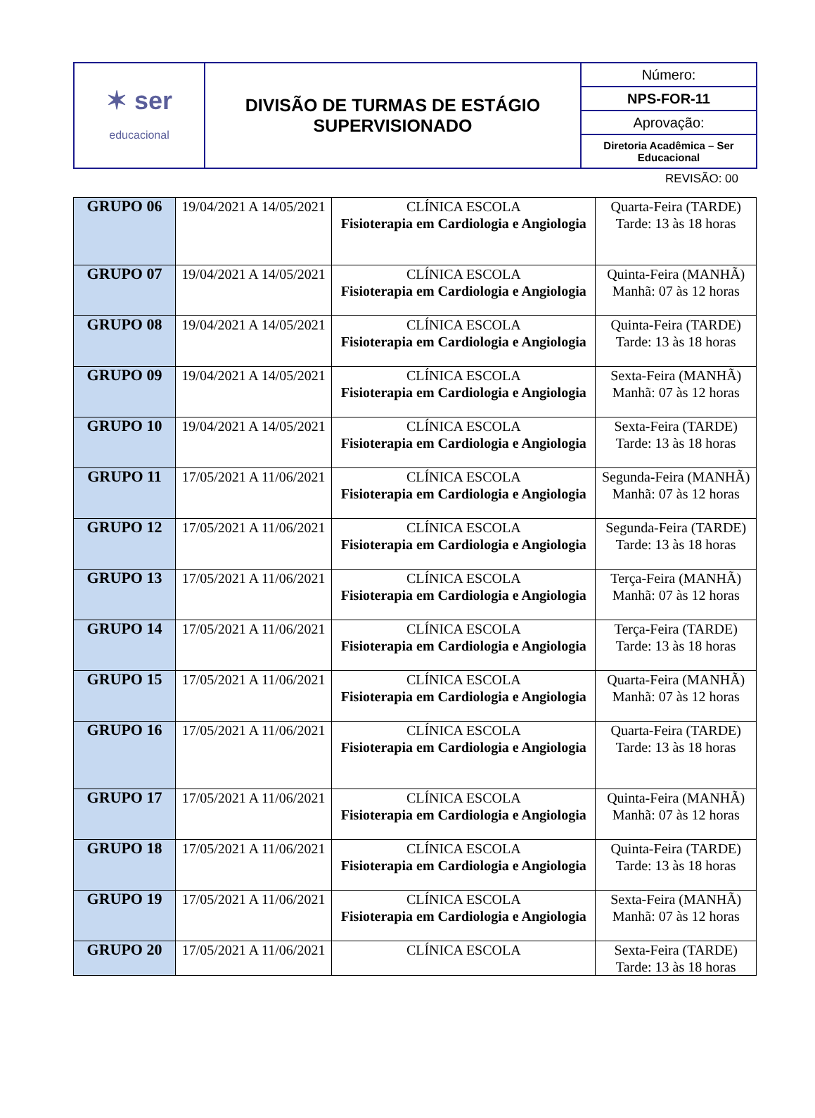| ✶ ser educacional | DIVISÃO DE TURMAS DE ESTÁGIO SUPERVISIONADO | Número: |
| | | NPS-FOR-11 |
| | | Aprovação: |
| | | Diretoria Acadêmica – Ser Educacional |
REVISÃO: 00
| GRUPO 06 | 19/04/2021 A 14/05/2021 | CLÍNICA ESCOLA Fisioterapia em Cardiologia e Angiologia | Quarta-Feira (TARDE) Tarde: 13 às 18 horas |
| GRUPO 07 | 19/04/2021 A 14/05/2021 | CLÍNICA ESCOLA Fisioterapia em Cardiologia e Angiologia | Quinta-Feira (MANHÃ) Manhã: 07 às 12 horas |
| GRUPO 08 | 19/04/2021 A 14/05/2021 | CLÍNICA ESCOLA Fisioterapia em Cardiologia e Angiologia | Quinta-Feira (TARDE) Tarde: 13 às 18 horas |
| GRUPO 09 | 19/04/2021 A 14/05/2021 | CLÍNICA ESCOLA Fisioterapia em Cardiologia e Angiologia | Sexta-Feira (MANHÃ) Manhã: 07 às 12 horas |
| GRUPO 10 | 19/04/2021 A 14/05/2021 | CLÍNICA ESCOLA Fisioterapia em Cardiologia e Angiologia | Sexta-Feira (TARDE) Tarde: 13 às 18 horas |
| GRUPO 11 | 17/05/2021 A 11/06/2021 | CLÍNICA ESCOLA Fisioterapia em Cardiologia e Angiologia | Segunda-Feira (MANHÃ) Manhã: 07 às 12 horas |
| GRUPO 12 | 17/05/2021 A 11/06/2021 | CLÍNICA ESCOLA Fisioterapia em Cardiologia e Angiologia | Segunda-Feira (TARDE) Tarde: 13 às 18 horas |
| GRUPO 13 | 17/05/2021 A 11/06/2021 | CLÍNICA ESCOLA Fisioterapia em Cardiologia e Angiologia | Terça-Feira (MANHÃ) Manhã: 07 às 12 horas |
| GRUPO 14 | 17/05/2021 A 11/06/2021 | CLÍNICA ESCOLA Fisioterapia em Cardiologia e Angiologia | Terça-Feira (TARDE) Tarde: 13 às 18 horas |
| GRUPO 15 | 17/05/2021 A 11/06/2021 | CLÍNICA ESCOLA Fisioterapia em Cardiologia e Angiologia | Quarta-Feira (MANHÃ) Manhã: 07 às 12 horas |
| GRUPO 16 | 17/05/2021 A 11/06/2021 | CLÍNICA ESCOLA Fisioterapia em Cardiologia e Angiologia | Quarta-Feira (TARDE) Tarde: 13 às 18 horas |
| GRUPO 17 | 17/05/2021 A 11/06/2021 | CLÍNICA ESCOLA Fisioterapia em Cardiologia e Angiologia | Quinta-Feira (MANHÃ) Manhã: 07 às 12 horas |
| GRUPO 18 | 17/05/2021 A 11/06/2021 | CLÍNICA ESCOLA Fisioterapia em Cardiologia e Angiologia | Quinta-Feira (TARDE) Tarde: 13 às 18 horas |
| GRUPO 19 | 17/05/2021 A 11/06/2021 | CLÍNICA ESCOLA Fisioterapia em Cardiologia e Angiologia | Sexta-Feira (MANHÃ) Manhã: 07 às 12 horas |
| GRUPO 20 | 17/05/2021 A 11/06/2021 | CLÍNICA ESCOLA | Sexta-Feira (TARDE) Tarde: 13 às 18 horas |